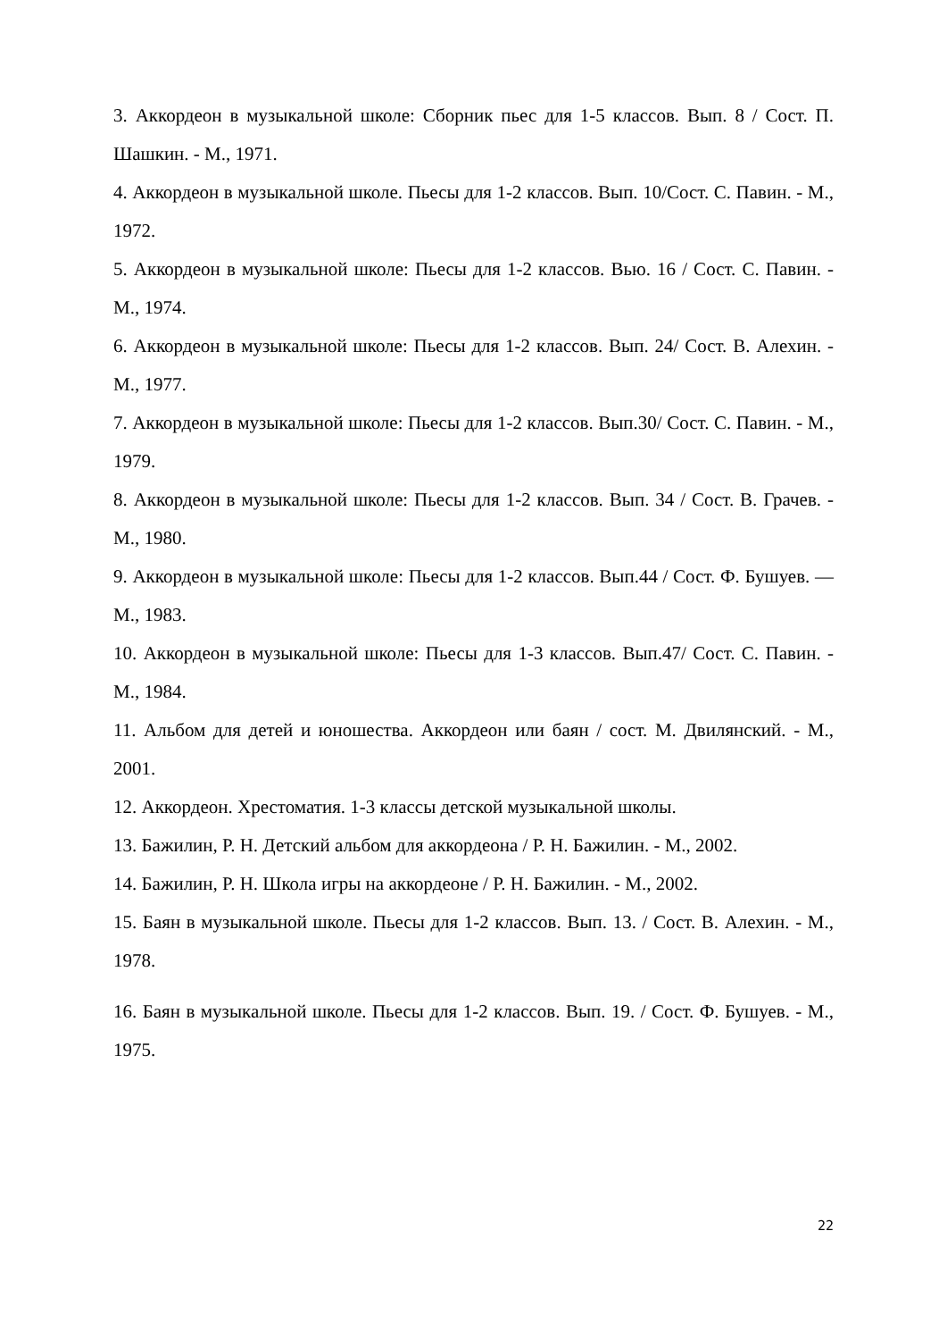3. Аккордеон в музыкальной школе: Сборник пьес для 1-5 классов. Вып. 8 / Сост. П. Шашкин. - М., 1971.
4. Аккордеон в музыкальной школе. Пьесы для 1-2 классов. Вып. 10/Сост. С. Павин. - М., 1972.
5. Аккордеон в музыкальной школе: Пьесы для 1-2 классов. Вью. 16 / Сост. С. Павин. - М., 1974.
6. Аккордеон в музыкальной школе: Пьесы для 1-2 классов. Вып. 24/ Сост. В. Алехин. - М., 1977.
7. Аккордеон в музыкальной школе: Пьесы для 1-2 классов. Вып.30/ Сост. С. Павин. - М., 1979.
8. Аккордеон в музыкальной школе: Пьесы для 1-2 классов. Вып. 34 / Сост. В. Грачев. - М., 1980.
9. Аккордеон в музыкальной школе: Пьесы для 1-2 классов. Вып.44 / Сост. Ф. Бушуев. — М., 1983.
10. Аккордеон в музыкальной школе: Пьесы для 1-3 классов. Вып.47/ Сост. С. Павин. - М., 1984.
11. Альбом для детей и юношества. Аккордеон или баян / сост. М. Двилянский. - М., 2001.
12. Аккордеон. Хрестоматия. 1-3 классы детской музыкальной школы.
13. Бажилин, Р. Н. Детский альбом для аккордеона / Р. Н. Бажилин. - М., 2002.
14. Бажилин, Р. Н. Школа игры на аккордеоне / Р. Н. Бажилин. - М., 2002.
15. Баян в музыкальной школе. Пьесы для 1-2 классов. Вып. 13. / Сост. В. Алехин. - М., 1978.
16. Баян в музыкальной школе. Пьесы для 1-2 классов. Вып. 19. / Сост. Ф. Бушуев. - М., 1975.
22